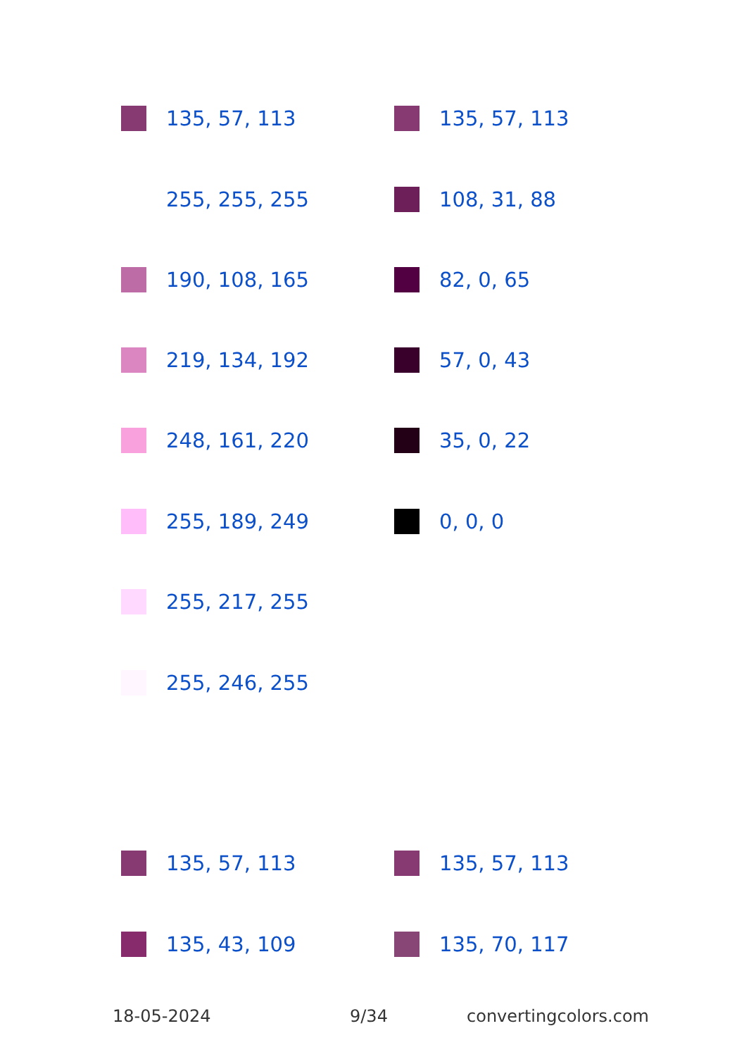135, 57, 113 135, 57, 113
255, 255, 255 108, 31, 88
190, 108, 165 82, 0, 65
219, 134, 192 57, 0, 43
248, 161, 220 35, 0, 22
255, 189, 249 0, 0, 0
255, 217, 255
255, 246, 255
135, 57, 113 135, 57, 113
135, 43, 109 135, 70, 117
18-05-2024 9/34 convertingcolors.com